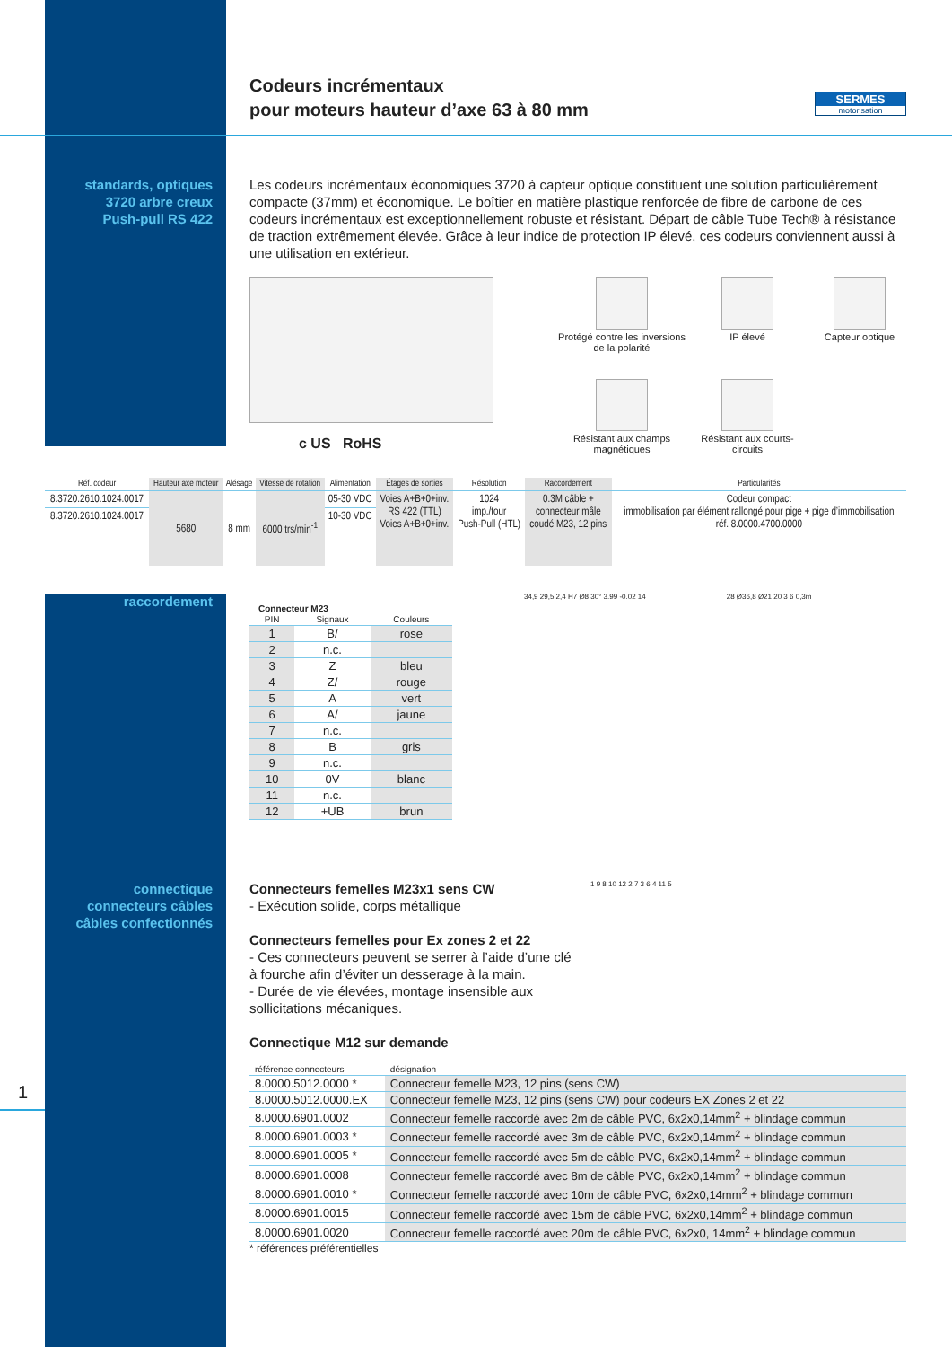Codeurs incrémentaux
pour moteurs hauteur d’axe 63 à 80 mm
SERMES
motorisation
standards, optiques
3720 arbre creux
Push-pull RS 422
Les codeurs incrémentaux économiques 3720 à capteur optique constituent une solution particulièrement compacte (37mm) et économique. Le boîtier en matière plastique renforcée de fibre de carbone de ces codeurs incrémentaux est exceptionnellement robuste et résistant. Départ de câble Tube Tech® à résistance de traction extrêmement élevée. Grâce à leur indice de protection IP élevé, ces codeurs conviennent aussi à une utilisation en extérieur.
c US RoHS
Protégé contre les inversions de la polarité
IP élevé
Capteur optique
Résistant aux champs magnétiques
Résistant aux courts-circuits
| Réf. codeur | Hauteur axe moteur | Alésage | Vitesse de rotation | Alimentation | Étages de sorties | Résolution | Raccordement | Particularités |
| --- | --- | --- | --- | --- | --- | --- | --- | --- |
| 8.3720.2610.1024.0017 | 5680 | 8 mm | 6000 trs/min<sup>-1</sup> | 05-30 VDC | Voies A+B+0+inv. RS 422 (TTL) Voies A+B+0+inv. | 1024 imp./tour Push-Pull (HTL) | 0.3M câble + connecteur mâle coudé M23, 12 pins | Codeur compact immobilisation par élément rallongé pour pige + pige d’immobilisation réf. 8.0000.4700.0000 |
| 8.3720.2610.1024.0017 | | | | 10-30 VDC | | | | |
raccordement
Connecteur M23
| PIN | Signaux | Couleurs |
| 1 | B/ | rose |
| 2 | n.c. | |
| 3 | Z | bleu |
| 4 | Z/ | rouge |
| 5 | A | vert |
| 6 | A/ | jaune |
| 7 | n.c. | |
| 8 | B | gris |
| 9 | n.c. | |
| 10 | 0V | blanc |
| 11 | n.c. | |
| 12 | +UB | brun |
34,9 29,5 2,4 H7 Ø8 30° 3.99 -0.02 14
28 Ø36,8 Ø21 20 3 6 0,3m
connectique
connecteurs câbles
câbles confectionnés
Connecteurs femelles M23x1 sens CW
- Exécution solide, corps métallique
Connecteurs femelles pour Ex zones 2 et 22
- Ces connecteurs peuvent se serrer à l’aide d’une clé à fourche afin d’éviter un desserage à la main.
- Durée de vie élevées, montage insensible aux sollicitations mécaniques.
Connectique M12 sur demande
1 9 8 10 12 2 7 3 6 4 11 5
1
| référence connecteurs | désignation |
| 8.0000.5012.0000 * | Connecteur femelle M23, 12 pins (sens CW) |
| 8.0000.5012.0000.EX | Connecteur femelle M23, 12 pins (sens CW) pour codeurs EX Zones 2 et 22 |
| 8.0000.6901.0002 | Connecteur femelle raccordé avec 2m de câble PVC, 6x2x0,14mm<sup>2</sup> + blindage commun |
| 8.0000.6901.0003 * | Connecteur femelle raccordé avec 3m de câble PVC, 6x2x0,14mm<sup>2</sup> + blindage commun |
| 8.0000.6901.0005 * | Connecteur femelle raccordé avec 5m de câble PVC, 6x2x0,14mm<sup>2</sup> + blindage commun |
| 8.0000.6901.0008 | Connecteur femelle raccordé avec 8m de câble PVC, 6x2x0,14mm<sup>2</sup> + blindage commun |
| 8.0000.6901.0010 * | Connecteur femelle raccordé avec 10m de câble PVC, 6x2x0,14mm<sup>2</sup> + blindage commun |
| 8.0000.6901.0015 | Connecteur femelle raccordé avec 15m de câble PVC, 6x2x0,14mm<sup>2</sup> + blindage commun |
| 8.0000.6901.0020 | Connecteur femelle raccordé avec 20m de câble PVC, 6x2x0, 14mm<sup>2</sup> + blindage commun |
* références préférentielles